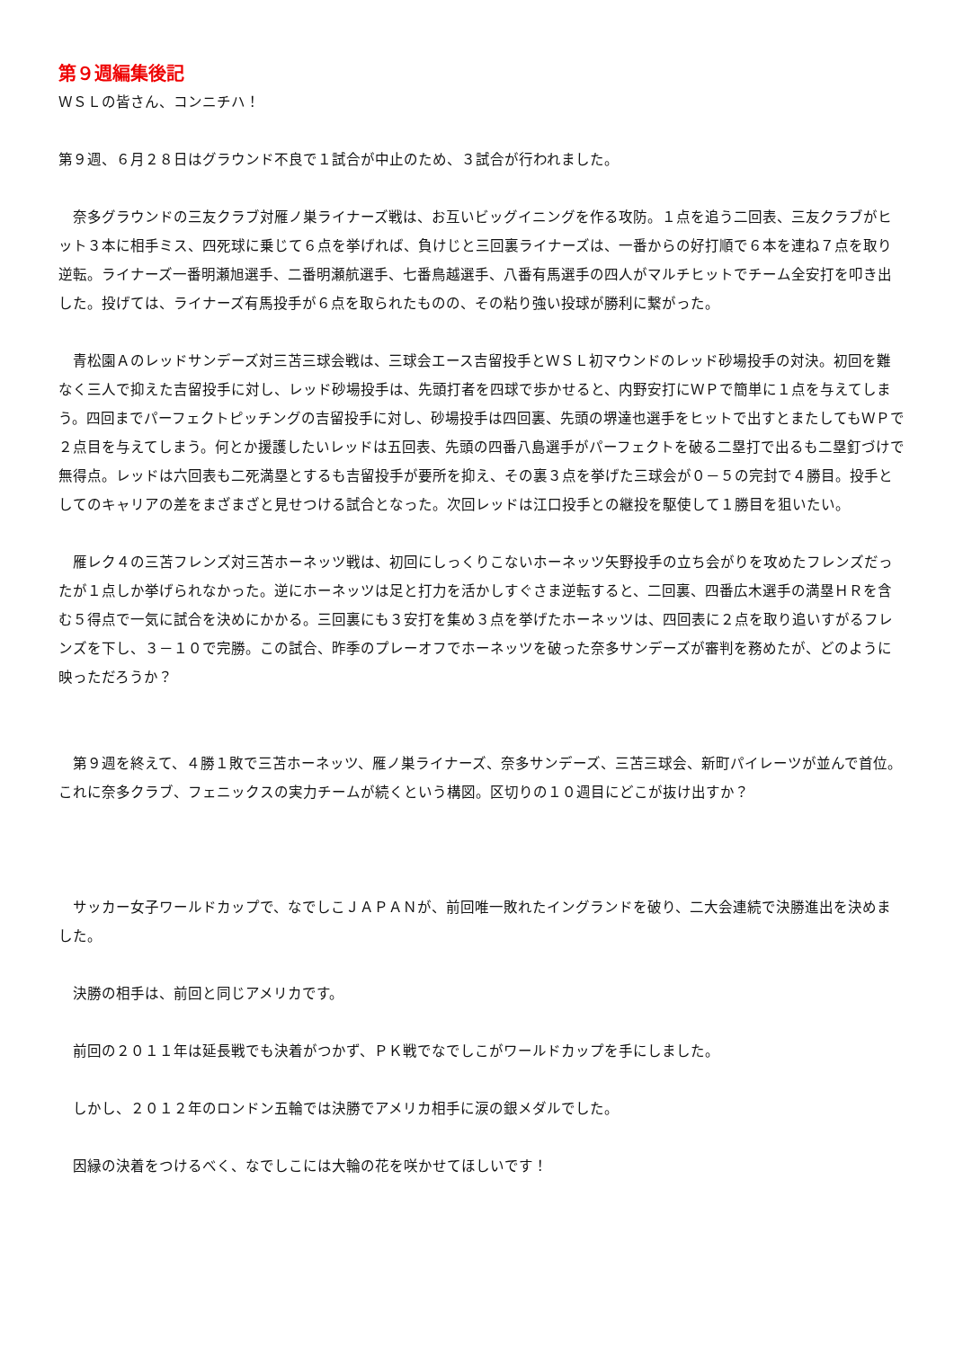第９週編集後記
ＷＳＬの皆さん、コンニチハ！
第９週、６月２８日はグラウンド不良で１試合が中止のため、３試合が行われました。
　奈多グラウンドの三友クラブ対雁ノ巣ライナーズ戦は、お互いビッグイニングを作る攻防。１点を追う二回表、三友クラブがヒット３本に相手ミス、四死球に乗じて６点を挙げれば、負けじと三回裏ライナーズは、一番からの好打順で６本を連ね７点を取り逆転。ライナーズ一番明瀬旭選手、二番明瀬航選手、七番鳥越選手、八番有馬選手の四人がマルチヒットでチーム全安打を叩き出した。投げては、ライナーズ有馬投手が６点を取られたものの、その粘り強い投球が勝利に繋がった。
　青松園Ａのレッドサンデーズ対三苫三球会戦は、三球会エース吉留投手とＷＳＬ初マウンドのレッド砂場投手の対決。初回を難なく三人で抑えた吉留投手に対し、レッド砂場投手は、先頭打者を四球で歩かせると、内野安打にＷＰで簡単に１点を与えてしまう。四回までパーフェクトピッチングの吉留投手に対し、砂場投手は四回裏、先頭の堺達也選手をヒットで出すとまたしてもＷＰで２点目を与えてしまう。何とか援護したいレッドは五回表、先頭の四番八島選手がパーフェクトを破る二塁打で出るも二塁釘づけで無得点。レッドは六回表も二死満塁とするも吉留投手が要所を抑え、その裏３点を挙げた三球会が０－５の完封で４勝目。投手としてのキャリアの差をまざまざと見せつける試合となった。次回レッドは江口投手との継投を駆使して１勝目を狙いたい。
　雁レク４の三苫フレンズ対三苫ホーネッツ戦は、初回にしっくりこないホーネッツ矢野投手の立ち会がりを攻めたフレンズだったが１点しか挙げられなかった。逆にホーネッツは足と打力を活かしすぐさま逆転すると、二回裏、四番広木選手の満塁ＨＲを含む５得点で一気に試合を決めにかかる。三回裏にも３安打を集め３点を挙げたホーネッツは、四回表に２点を取り追いすがるフレンズを下し、３－１０で完勝。この試合、昨季のプレーオフでホーネッツを破った奈多サンデーズが審判を務めたが、どのように映っただろうか？
　第９週を終えて、４勝１敗で三苫ホーネッツ、雁ノ巣ライナーズ、奈多サンデーズ、三苫三球会、新町パイレーツが並んで首位。これに奈多クラブ、フェニックスの実力チームが続くという構図。区切りの１０週目にどこが抜け出すか？
　サッカー女子ワールドカップで、なでしこＪＡＰＡＮが、前回唯一敗れたイングランドを破り、二大会連続で決勝進出を決めました。
　決勝の相手は、前回と同じアメリカです。
　前回の２０１１年は延長戦でも決着がつかず、ＰＫ戦でなでしこがワールドカップを手にしました。
　しかし、２０１２年のロンドン五輪では決勝でアメリカ相手に涙の銀メダルでした。
　因縁の決着をつけるべく、なでしこには大輪の花を咲かせてほしいです！